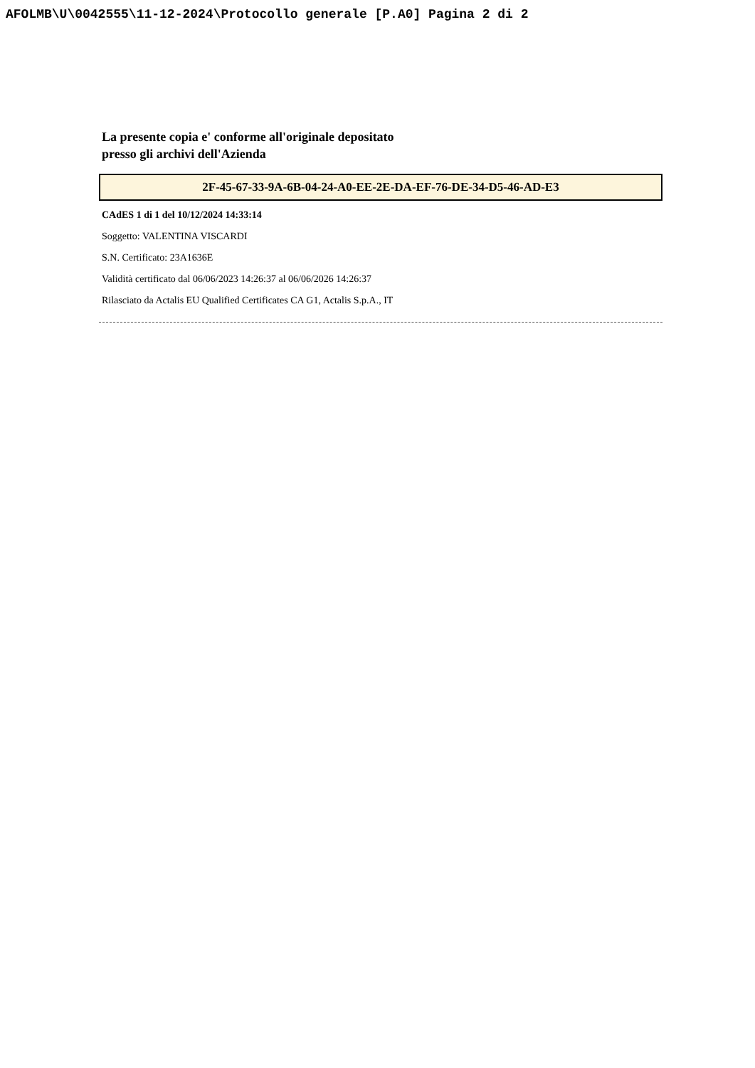AFOLMB\U\0042555\11-12-2024\Protocollo generale [P.A0] Pagina 2 di 2
La presente copia e' conforme all'originale depositato
presso gli archivi dell'Azienda
2F-45-67-33-9A-6B-04-24-A0-EE-2E-DA-EF-76-DE-34-D5-46-AD-E3
CAdES 1 di 1 del 10/12/2024 14:33:14
Soggetto: VALENTINA VISCARDI
S.N. Certificato: 23A1636E
Validità certificato dal 06/06/2023 14:26:37 al 06/06/2026 14:26:37
Rilasciato da Actalis EU Qualified Certificates CA G1, Actalis S.p.A., IT